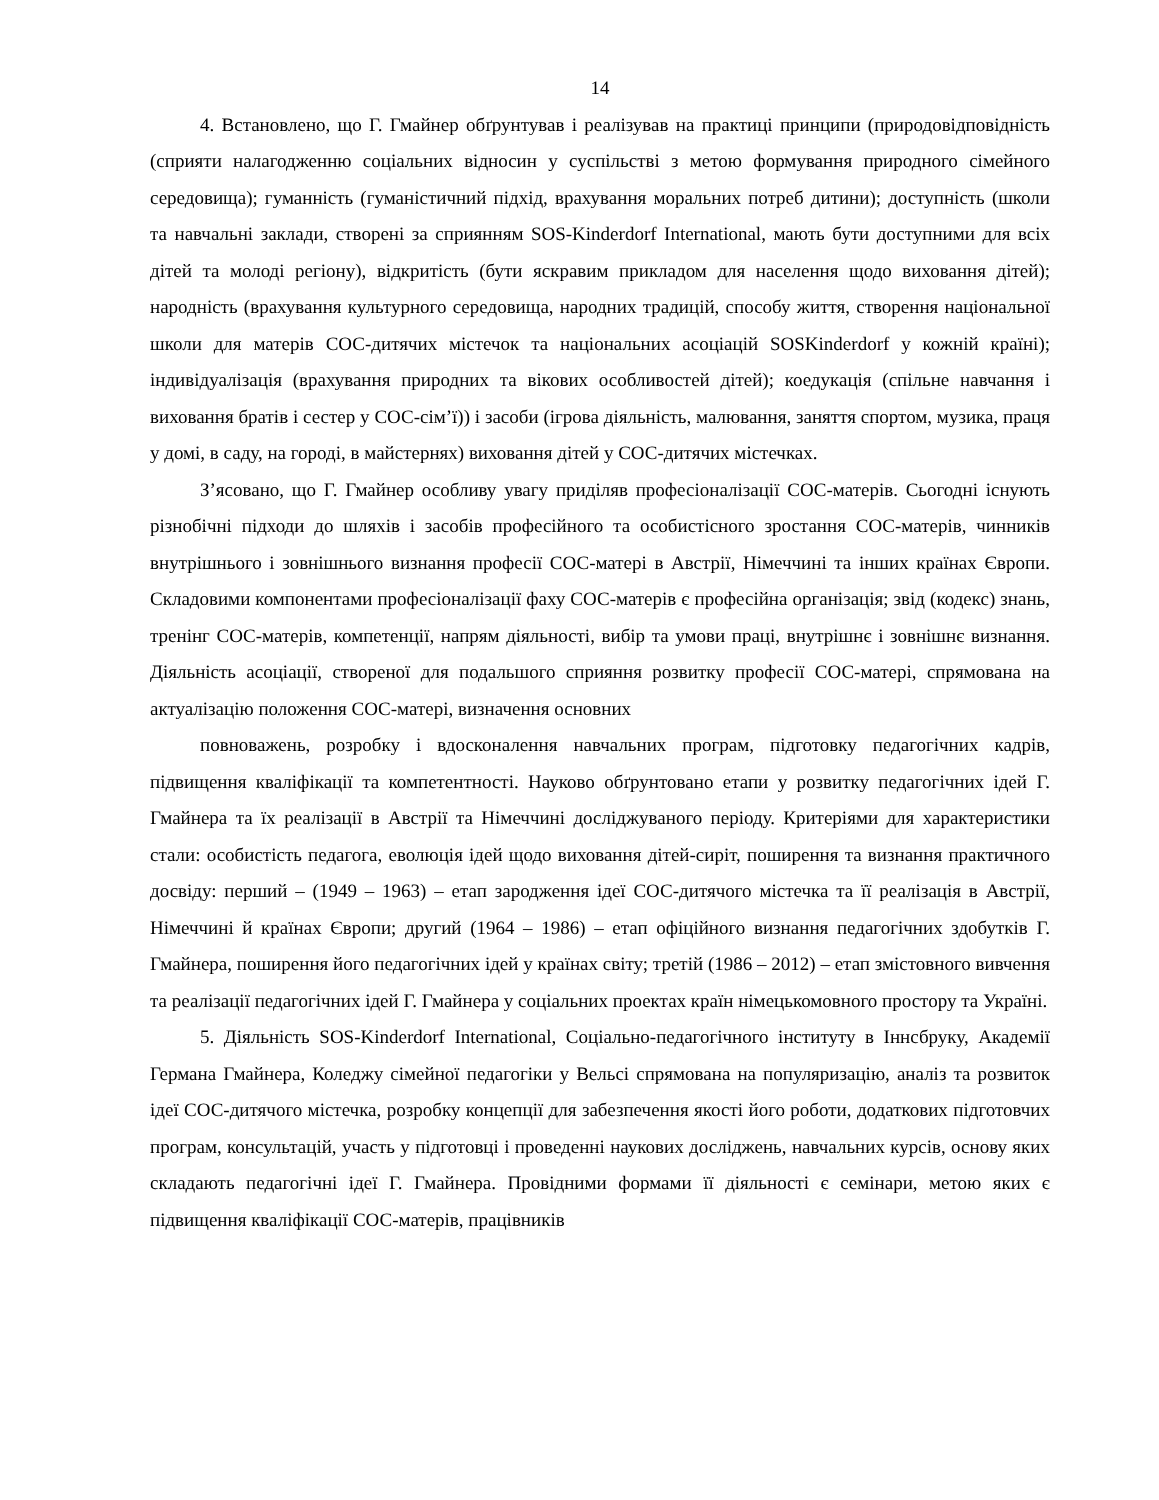14
4. Встановлено, що Г. Гмайнер обґрунтував і реалізував на практиці принципи (природовідповідність (сприяти налагодженню соціальних відносин у суспільстві з метою формування природного сімейного середовища); гуманність (гуманістичний підхід, врахування моральних потреб дитини); доступність (школи та навчальні заклади, створені за сприянням SOS-Kinderdorf International, мають бути доступними для всіх дітей та молоді регіону), відкритість (бути яскравим прикладом для населення щодо виховання дітей); народність (врахування культурного середовища, народних традицій, способу життя, створення національної школи для матерів СОС-дитячих містечок та національних асоціацій SOSKinderdorf у кожній країні); індивідуалізація (врахування природних та вікових особливостей дітей); коедукація (спільне навчання і виховання братів і сестер у СОС-сім’ї)) і засоби (ігрова діяльність, малювання, заняття спортом, музика, праця у домі, в саду, на городі, в майстернях) виховання дітей у СОС-дитячих містечках.
З’ясовано, що Г. Гмайнер особливу увагу приділяв професіоналізації СОС-матерів. Сьогодні існують різнобічні підходи до шляхів і засобів професійного та особистісного зростання СОС-матерів, чинників внутрішнього і зовнішнього визнання професії СОС-матері в Австрії, Німеччині та інших країнах Європи. Складовими компонентами професіоналізації фаху СОС-матерів є професійна організація; звід (кодекс) знань, тренінг СОС-матерів, компетенції, напрям діяльності, вибір та умови праці, внутрішнє і зовнішнє визнання. Діяльність асоціації, створеної для подальшого сприяння розвитку професії СОС-матері, спрямована на актуалізацію положення СОС-матері, визначення основних
повноважень, розробку і вдосконалення навчальних програм, підготовку педагогічних кадрів, підвищення кваліфікації та компетентності. Науково обґрунтовано етапи у розвитку педагогічних ідей Г. Гмайнера та їх реалізації в Австрії та Німеччині досліджуваного періоду. Критеріями для характеристики стали: особистість педагога, еволюція ідей щодо виховання дітей-сиріт, поширення та визнання практичного досвіду: перший – (1949 – 1963) – етап зародження ідеї СОС-дитячого містечка та її реалізація в Австрії, Німеччині й країнах Європи; другий (1964 – 1986) – етап офіційного визнання педагогічних здобутків Г. Гмайнера, поширення його педагогічних ідей у країнах світу; третій (1986 – 2012) – етап змістовного вивчення та реалізації педагогічних ідей Г. Гмайнера у соціальних проектах країн німецькомовного простору та Україні.
5. Діяльність SOS-Kinderdorf International, Соціально-педагогічного інституту в Іннсбруку, Академії Германа Гмайнера, Коледжу сімейної педагогіки у Вельсі спрямована на популяризацію, аналіз та розвиток ідеї СОС-дитячого містечка, розробку концепції для забезпечення якості його роботи, додаткових підготовчих програм, консультацій, участь у підготовці і проведенні наукових досліджень, навчальних курсів, основу яких складають педагогічні ідеї Г. Гмайнера. Провідними формами її діяльності є семінари, метою яких є підвищення кваліфікації СОС-матерів, працівників